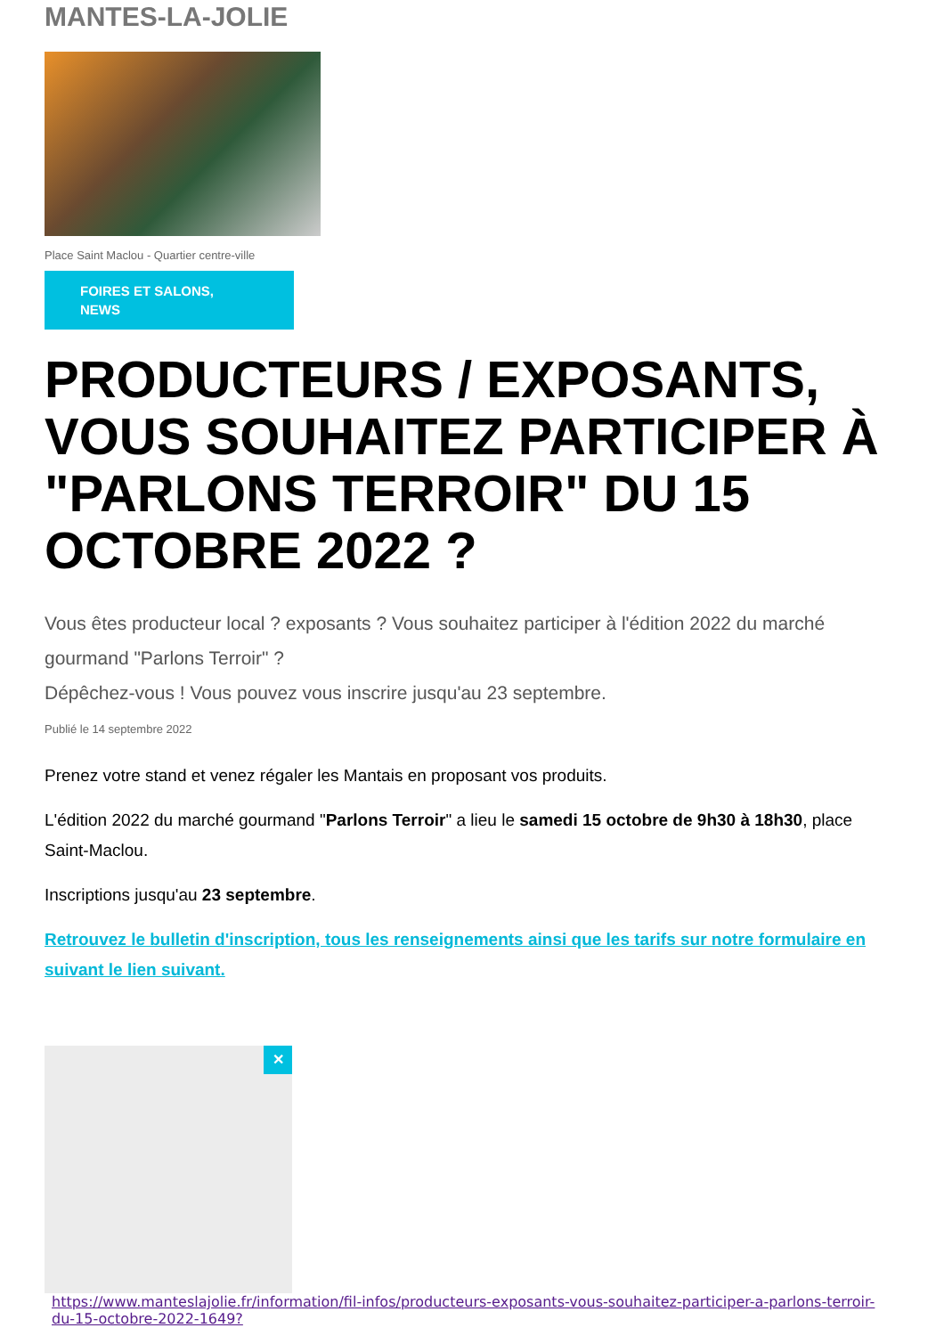MANTES-LA-JOLIE
Place Saint Maclou - Quartier centre-ville
FOIRES ET SALONS,
NEWS
PRODUCTEURS / EXPOSANTS, VOUS SOUHAITEZ PARTICIPER À "PARLONS TERROIR" DU 15 OCTOBRE 2022 ?
Vous êtes producteur local ? exposants ? Vous souhaitez participer à l'édition 2022 du marché gourmand "Parlons Terroir" ?
Dépêchez-vous ! Vous pouvez vous inscrire jusqu'au 23 septembre.
Publié le 14 septembre 2022
Prenez votre stand et venez régaler les Mantais en proposant vos produits.
L'édition 2022 du marché gourmand "Parlons Terroir" a lieu le samedi 15 octobre de 9h30 à 18h30, place Saint-Maclou.
Inscriptions jusqu'au 23 septembre.
Retrouvez le bulletin d'inscription, tous les renseignements ainsi que les tarifs sur notre formulaire en suivant le lien suivant.
✕
https://www.manteslajolie.fr/information/fil-infos/producteurs-exposants-vous-souhaitez-participer-a-parlons-terroir-du-15-octobre-2022-1649?